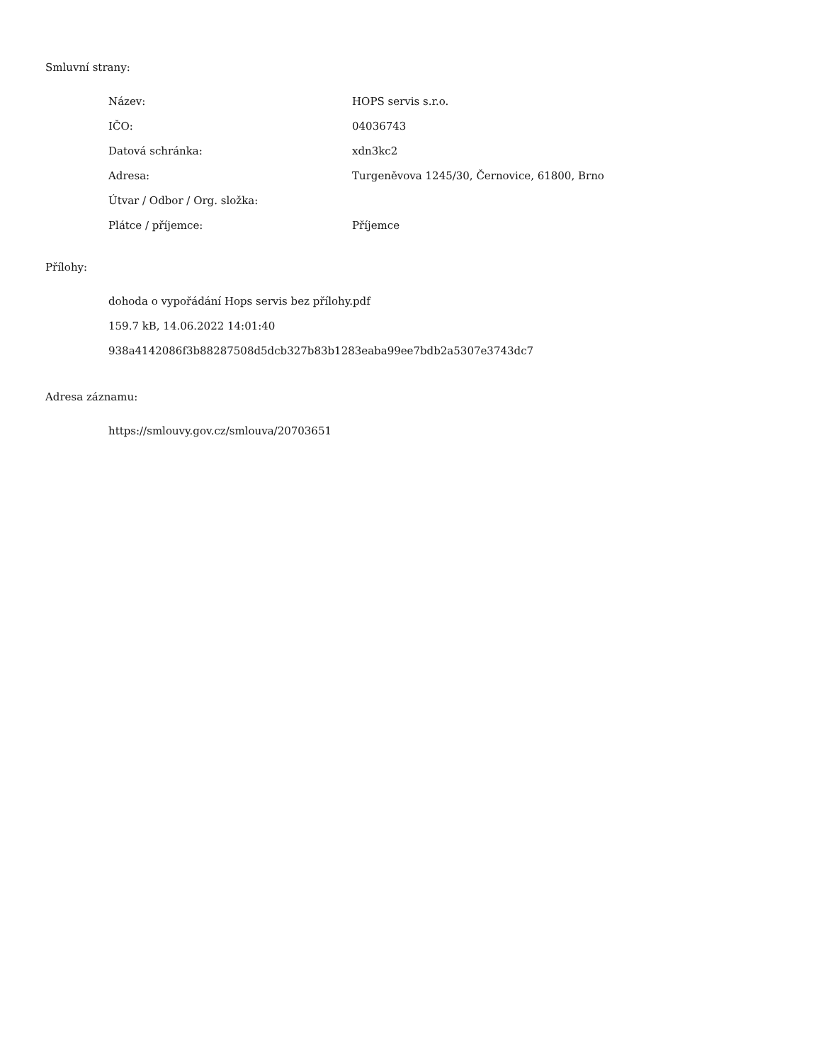Smluvní strany:
| Název: | HOPS servis s.r.o. |
| IČO: | 04036743 |
| Datová schránka: | xdn3kc2 |
| Adresa: | Turgeněvova 1245/30, Černovice, 61800, Brno |
| Útvar / Odbor / Org. složka: | |
| Plátce / příjemce: | Příjemce |
Přílohy:
dohoda o vypořádání Hops servis bez přílohy.pdf
159.7 kB, 14.06.2022 14:01:40
938a4142086f3b88287508d5dcb327b83b1283eaba99ee7bdb2a5307e3743dc7
Adresa záznamu:
https://smlouvy.gov.cz/smlouva/20703651